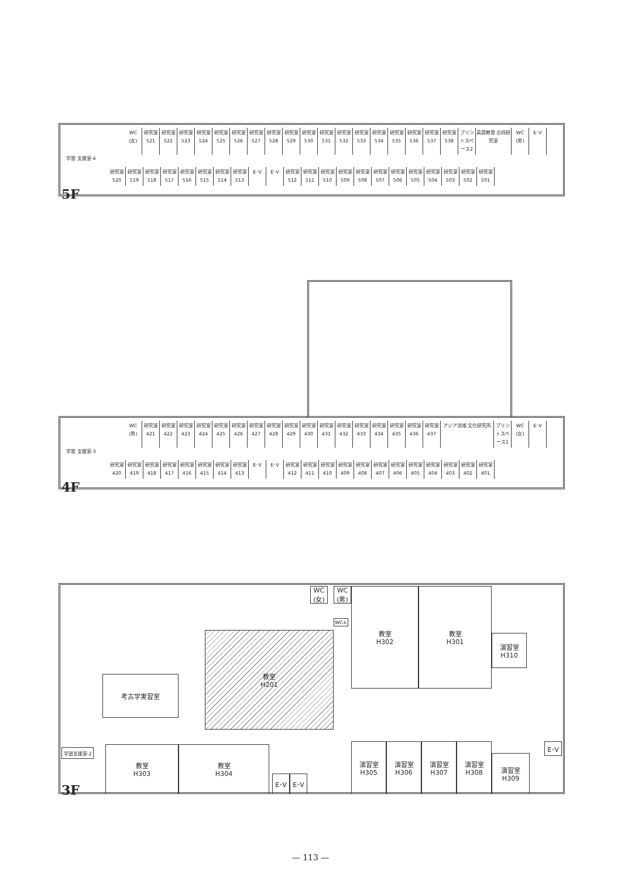WC
(女)
研究室 521
研究室 522
研究室 523
研究室 524
研究室 525
研究室 526
研究室 527
研究室 528
研究室 529
研究室 530
研究室 531
研究室 532
研究室 533
研究室 534
研究室 535
研究室 536
研究室 537
研究室 538
プリントスペース2
英語教育 合同研究室
WC
(男)
E･V
学習 支援室-4
研究室 520
研究室 519
研究室 518
研究室 517
研究室 516
研究室 515
研究室 514
研究室 513
E･V E･V 研究室 512
研究室 511
研究室 510
研究室 509
研究室 508
研究室 507
研究室 506
研究室 505
研究室 504
研究室 503
研究室 502
研究室 501
5F
WC
(男)
研究室 421
研究室 422
研究室 423
研究室 424
研究室 425
研究室 426
研究室 427
研究室 428
研究室 429
研究室 430
研究室 431
研究室 432
研究室 433
研究室 434
研究室 435
研究室 436
研究室 437
アジア流域 文化研究所 プリントスペース1
WC
(女)
E･V
学習 支援室-3
研究室 420
研究室 419
研究室 418
研究室 417
研究室 416
研究室 415
研究室 414
研究室 413
E･V E･V 研究室 412
研究室 411
研究室 410
研究室 409
研究室 408
研究室 407
研究室 406
研究室 405
研究室 404
研究室 403
研究室 402
研究室 401
4F
WC
(女)
WC
(男)
WC♿
教室
H302
教室
H301
演習室
H310
教室
H201
考古学実習室
学習支援室-2
教室
H303
教室
H304
E･V E･V
演習室
H305
演習室
H306
演習室
H307
演習室
H308
演習室
H309
E･V
3F
— 113 —